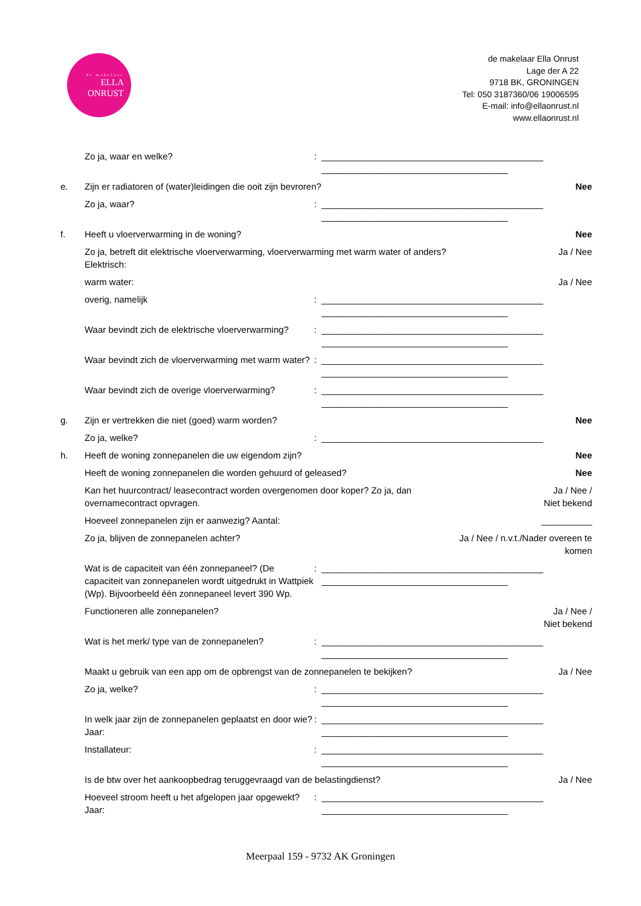de makelaar
ELLA
ONRUST
de makelaar Ella Onrust
Lage der A 22
9718 BK, GRONINGEN
Tel: 050 3187360/06 19006595
E-mail: info@ellaonrust.nl
www.ellaonrust.nl
Zo ja, waar en welke?: ____________________________________________
_____________________________________
e. Zijn er radiatoren of (water)leidingen die ooit zijn bevroren? Nee
Zo ja, waar?: ____________________________________________
_____________________________________
f. Heeft u vloerverwarming in de woning? Nee
Zo ja, betreft dit elektrische vloerverwarming, vloerverwarming met warm water of anders?
Elektrisch: Ja / Nee
warm water: Ja / Nee
overig, namelijk: ____________________________________________
_____________________________________
Waar bevindt zich de elektrische vloerverwarming?: ____________________________________________
_____________________________________
Waar bevindt zich de vloerverwarming met warm water?: ____________________________________________
_____________________________________
Waar bevindt zich de overige vloerverwarming?: ____________________________________________
_____________________________________
g. Zijn er vertrekken die niet (goed) warm worden? Nee
Zo ja, welke?: ____________________________________________
h. Heeft de woning zonnepanelen die uw eigendom zijn? Nee
Heeft de woning zonnepanelen die worden gehuurd of geleased? Nee
Kan het huurcontract/ leasecontract worden overgenomen door koper? Zo ja, dan
overnamecontract opvragen. Ja / Nee /
Niet bekend
Hoeveel zonnepanelen zijn er aanwezig? Aantal: __________
Zo ja, blijven de zonnepanelen achter? Ja / Nee / n.v.t./Nader overeen te
komen
Wat is de capaciteit van één zonnepaneel? (De capaciteit van zonnepanelen wordt uitgedrukt in Wattpiek (Wp). Bijvoorbeeld één zonnepaneel levert 390 Wp.: ____________________________________________
_____________________________________
Functioneren alle zonnepanelen? Ja / Nee /
Niet bekend
Wat is het merk/ type van de zonnepanelen?: ____________________________________________
_____________________________________
Maakt u gebruik van een app om de opbrengst van de zonnepanelen te bekijken? Ja / Nee
Zo ja, welke?: ____________________________________________
_____________________________________
In welk jaar zijn de zonnepanelen geplaatst en door wie? Jaar:: ____________________________________________
_____________________________________
Installateur:: ____________________________________________
_____________________________________
Is de btw over het aankoopbedrag teruggevraagd van de belastingdienst? Ja / Nee
Hoeveel stroom heeft u het afgelopen jaar opgewekt? Jaar:: ____________________________________________
_____________________________________
Meerpaal 159 - 9732 AK Groningen